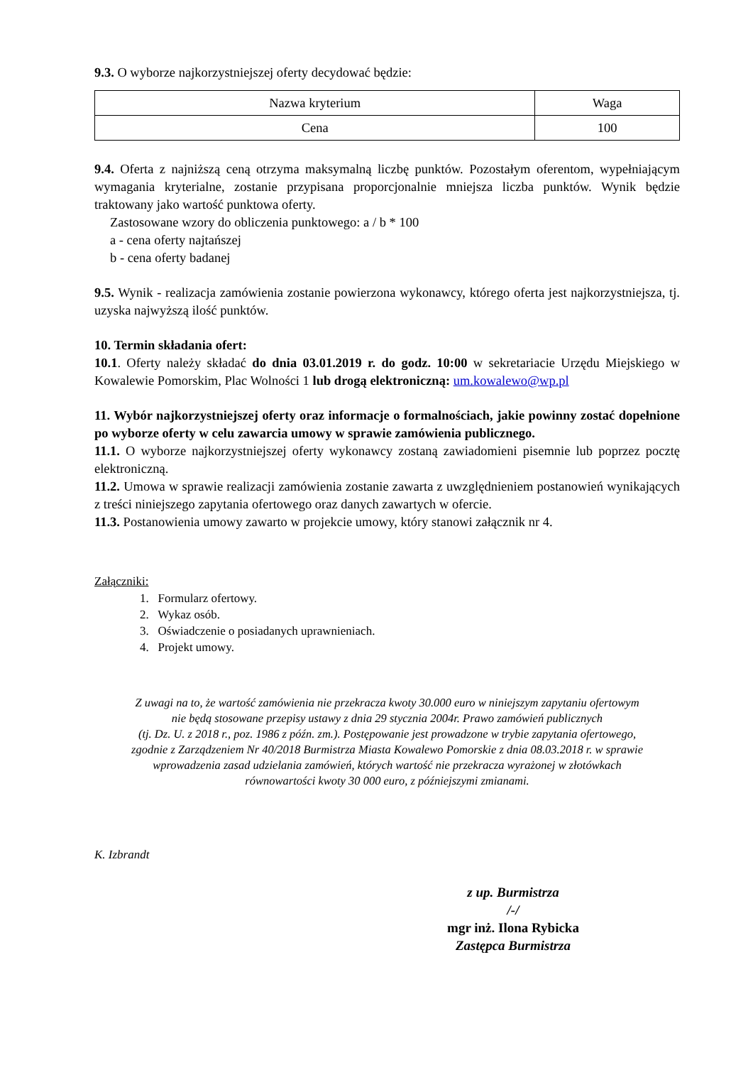9.3. O wyborze najkorzystniejszej oferty decydować będzie:
| Nazwa kryterium | Waga |
| Cena | 100 |
9.4. Oferta z najniższą ceną otrzyma maksymalną liczbę punktów. Pozostałym oferentom, wypełniającym wymagania kryterialne, zostanie przypisana proporcjonalnie mniejsza liczba punktów. Wynik będzie traktowany jako wartość punktowa oferty.
Zastosowane wzory do obliczenia punktowego: a / b * 100
a - cena oferty najtańszej
b - cena oferty badanej
9.5. Wynik - realizacja zamówienia zostanie powierzona wykonawcy, którego oferta jest najkorzystniejsza, tj. uzyska najwyższą ilość punktów.
10. Termin składania ofert:
10.1. Oferty należy składać do dnia 03.01.2019 r. do godz. 10:00 w sekretariacie Urzędu Miejskiego w Kowalewie Pomorskim, Plac Wolności 1 lub drogą elektroniczną: um.kowalewo@wp.pl
11. Wybór najkorzystniejszej oferty oraz informacje o formalnościach, jakie powinny zostać dopełnione po wyborze oferty w celu zawarcia umowy w sprawie zamówienia publicznego.
11.1. O wyborze najkorzystniejszej oferty wykonawcy zostaną zawiadomieni pisemnie lub poprzez pocztę elektroniczną.
11.2. Umowa w sprawie realizacji zamówienia zostanie zawarta z uwzględnieniem postanowień wynikających z treści niniejszego zapytania ofertowego oraz danych zawartych w ofercie.
11.3. Postanowienia umowy zawarto w projekcie umowy, który stanowi załącznik nr 4.
Załączniki:
1. Formularz ofertowy.
2. Wykaz osób.
3. Oświadczenie o posiadanych uprawnieniach.
4. Projekt umowy.
Z uwagi na to, że wartość zamówienia nie przekracza kwoty 30.000 euro w niniejszym zapytaniu ofertowym
nie będą stosowane przepisy ustawy z dnia 29 stycznia 2004r. Prawo zamówień publicznych
(tj. Dz. U. z 2018 r., poz. 1986 z późn. zm.). Postępowanie jest prowadzone w trybie zapytania ofertowego,
zgodnie z Zarządzeniem Nr 40/2018 Burmistrza Miasta Kowalewo Pomorskie z dnia 08.03.2018 r. w sprawie
wprowadzenia zasad udzielania zamówień, których wartość nie przekracza wyrażonej w złotówkach
równowartości kwoty 30 000 euro, z późniejszymi zmianami.
K. Izbrandt
z up. Burmistrza
/-/
mgr inż. Ilona Rybicka
Zastępca Burmistrza